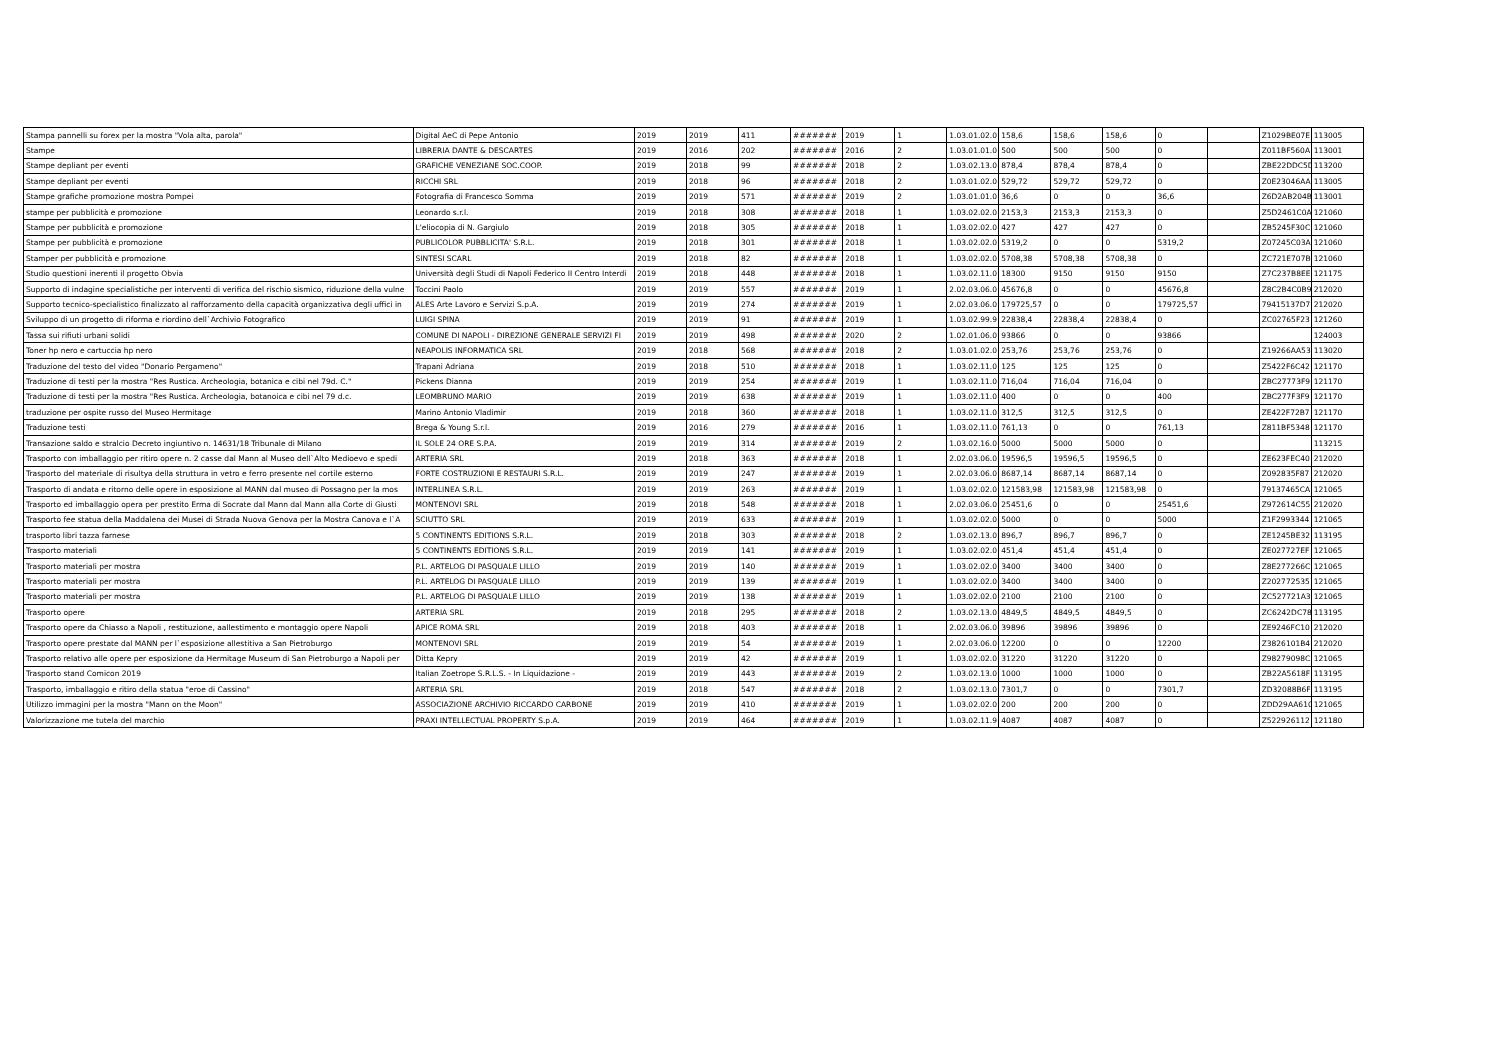| Stampa pannelli su forex per la mostra "Vola alta, parola" | Digital AeC di Pepe Antonio | 2019 | 2019 | 411 | ####### | 2019 | 1 | 1.03.01.02.0 | 158,6 | 158,6 | 158,6 | 0 | | Z1029BE07E | 113005 |
| Stampe | LIBRERIA DANTE & DESCARTES | 2019 | 2016 | 202 | ####### | 2016 | 2 | 1.03.01.01.0 | 500 | 500 | 500 | 0 | | Z011BF560A | 113001 |
| Stampe depliant per eventi | GRAFICHE VENEZIANE SOC.COOP. | 2019 | 2018 | 99 | ####### | 2018 | 2 | 1.03.02.13.0 | 878,4 | 878,4 | 878,4 | 0 | | ZBE22DDC5D | 113200 |
| Stampe depliant per eventi | RICCHI SRL | 2019 | 2018 | 96 | ####### | 2018 | 2 | 1.03.01.02.0 | 529,72 | 529,72 | 529,72 | 0 | | Z0E23046AA | 113005 |
| Stampe grafiche promozione mostra Pompei | Fotografia di Francesco Somma | 2019 | 2019 | 571 | ####### | 2019 | 2 | 1.03.01.01.0 | 36,6 | 0 | 0 | 36,6 | | Z6D2AB204B | 113001 |
| stampe per pubblicità e promozione | Leonardo s.r.l. | 2019 | 2018 | 308 | ####### | 2018 | 1 | 1.03.02.02.0 | 2153,3 | 2153,3 | 2153,3 | 0 | | Z5D2461C0A | 121060 |
| Stampe per pubblicità e promozione | L'eliocopia di N. Gargiulo | 2019 | 2018 | 305 | ####### | 2018 | 1 | 1.03.02.02.0 | 427 | 427 | 427 | 0 | | ZB5245F30C | 121060 |
| Stampe per pubblicità e promozione | PUBLICOLOR PUBBLICITA' S.R.L. | 2019 | 2018 | 301 | ####### | 2018 | 1 | 1.03.02.02.0 | 5319,2 | 0 | 0 | 5319,2 | | Z07245C03A | 121060 |
| Stamper per pubblicità e promozione | SINTESI SCARL | 2019 | 2018 | 82 | ####### | 2018 | 1 | 1.03.02.02.0 | 5708,38 | 5708,38 | 5708,38 | 0 | | ZC721E707B | 121060 |
| Studio questioni inerenti il progetto Obvia | Università degli Studi di Napoli Federico II Centro Interdi | 2019 | 2018 | 448 | ####### | 2018 | 1 | 1.03.02.11.0 | 18300 | 9150 | 9150 | 9150 | | Z7C237B8EE | 121175 |
| Supporto di indagine specialistiche per interventi di verifica del rischio sismico, riduzione della vulne | Toccini Paolo | 2019 | 2019 | 557 | ####### | 2019 | 1 | 2.02.03.06.0 | 45676,8 | 0 | 0 | 45676,8 | | Z8C2B4C0B9 | 212020 |
| Supporto tecnico-specialistico finalizzato al rafforzamento della capacità organizzativa degli uffici in | ALES Arte Lavoro e Servizi S.p.A. | 2019 | 2019 | 274 | ####### | 2019 | 1 | 2.02.03.06.0 | 179725,57 | 0 | 0 | 179725,57 | | 79415137D7 | 212020 |
| Sviluppo di un progetto di riforma e riordino dell`Archivio Fotografico | LUIGI SPINA | 2019 | 2019 | 91 | ####### | 2019 | 1 | 1.03.02.99.9 | 22838,4 | 22838,4 | 22838,4 | 0 | | ZC02765F23 | 121260 |
| Tassa sui rifiuti urbani solidi | COMUNE DI NAPOLI - DIREZIONE GENERALE SERVIZI FI | 2019 | 2019 | 498 | ####### | 2020 | 2 | 1.02.01.06.0 | 93866 | 0 | 0 | 93866 | | | 124003 |
| Toner hp nero e cartuccia hp nero | NEAPOLIS INFORMATICA SRL | 2019 | 2018 | 568 | ####### | 2018 | 2 | 1.03.01.02.0 | 253,76 | 253,76 | 253,76 | 0 | | Z19266AA53 | 113020 |
| Traduzione del testo del video "Donario Pergameno" | Trapani Adriana | 2019 | 2018 | 510 | ####### | 2018 | 1 | 1.03.02.11.0 | 125 | 125 | 125 | 0 | | Z5422F6C42 | 121170 |
| Traduzione di testi per la mostra "Res Rustica. Archeologia, botanica e cibi nel 79d. C." | Pickens Dianna | 2019 | 2019 | 254 | ####### | 2019 | 1 | 1.03.02.11.0 | 716,04 | 716,04 | 716,04 | 0 | | ZBC27773F9 | 121170 |
| Traduzione di testi per la mostra "Res Rustica. Archeologia, botanoica e cibi nel 79 d.c. | LEOMBRUNO MARIO | 2019 | 2019 | 638 | ####### | 2019 | 1 | 1.03.02.11.0 | 400 | 0 | 0 | 400 | | ZBC277F3F9 | 121170 |
| traduzione per ospite russo del Museo Hermitage | Marino Antonio Vladimir | 2019 | 2018 | 360 | ####### | 2018 | 1 | 1.03.02.11.0 | 312,5 | 312,5 | 312,5 | 0 | | ZE422F72B7 | 121170 |
| Traduzione testi | Brega & Young S.r.l. | 2019 | 2016 | 279 | ####### | 2016 | 1 | 1.03.02.11.0 | 761,13 | 0 | 0 | 761,13 | | Z811BF5348 | 121170 |
| Transazione saldo e stralcio Decreto ingiuntivo n. 14631/18 Tribunale di Milano | IL SOLE 24 ORE S.P.A. | 2019 | 2019 | 314 | ####### | 2019 | 2 | 1.03.02.16.0 | 5000 | 5000 | 5000 | 0 | | | 113215 |
| Trasporto con imballaggio per ritiro opere n. 2 casse dal Mann al Museo dell`Alto Medioevo e spedi | ARTERIA SRL | 2019 | 2018 | 363 | ####### | 2018 | 1 | 2.02.03.06.0 | 19596,5 | 19596,5 | 19596,5 | 0 | | ZE623FEC40 | 212020 |
| Trasporto del materiale di risultya della struttura in vetro e ferro presente nel cortile esterno | FORTE COSTRUZIONI E RESTAURI S.R.L. | 2019 | 2019 | 247 | ####### | 2019 | 1 | 2.02.03.06.0 | 8687,14 | 8687,14 | 8687,14 | 0 | | Z092835F87 | 212020 |
| Trasporto di andata e ritorno delle opere in esposizione al MANN dal museo di Possagno per la mos | INTERLINEA S.R.L. | 2019 | 2019 | 263 | ####### | 2019 | 1 | 1.03.02.02.0 | 121583,98 | 121583,98 | 121583,98 | 0 | | 79137465CA | 121065 |
| Trasporto ed imballaggio opera per prestito Erma di Socrate dal Mann dal Mann alla Corte di Giusti | MONTENOVI SRL | 2019 | 2018 | 548 | ####### | 2018 | 1 | 2.02.03.06.0 | 25451,6 | 0 | 0 | 25451,6 | | Z972614C55 | 212020 |
| Trasporto fee statua della Maddalena dei Musei di Strada Nuova Genova per la Mostra Canova e l`A | SCIUTTO SRL | 2019 | 2019 | 633 | ####### | 2019 | 1 | 1.03.02.02.0 | 5000 | 0 | 0 | 5000 | | Z1F2993344 | 121065 |
| trasporto libri tazza farnese | 5 CONTINENTS EDITIONS S.R.L. | 2019 | 2018 | 303 | ####### | 2018 | 2 | 1.03.02.13.0 | 896,7 | 896,7 | 896,7 | 0 | | ZE1245BE32 | 113195 |
| Trasporto materiali | 5 CONTINENTS EDITIONS S.R.L. | 2019 | 2019 | 141 | ####### | 2019 | 1 | 1.03.02.02.0 | 451,4 | 451,4 | 451,4 | 0 | | ZE027727EF | 121065 |
| Trasporto materiali per mostra | P.L. ARTELOG DI PASQUALE LILLO | 2019 | 2019 | 140 | ####### | 2019 | 1 | 1.03.02.02.0 | 3400 | 3400 | 3400 | 0 | | Z8E277266C | 121065 |
| Trasporto materiali per mostra | P.L. ARTELOG DI PASQUALE LILLO | 2019 | 2019 | 139 | ####### | 2019 | 1 | 1.03.02.02.0 | 3400 | 3400 | 3400 | 0 | | Z202772535 | 121065 |
| Trasporto materiali per mostra | P.L. ARTELOG DI PASQUALE LILLO | 2019 | 2019 | 138 | ####### | 2019 | 1 | 1.03.02.02.0 | 2100 | 2100 | 2100 | 0 | | ZC527721A3 | 121065 |
| Trasporto opere | ARTERIA SRL | 2019 | 2018 | 295 | ####### | 2018 | 2 | 1.03.02.13.0 | 4849,5 | 4849,5 | 4849,5 | 0 | | ZC6242DC78 | 113195 |
| Trasporto opere da Chiasso a Napoli , restituzione, aallestimento e montaggio opere Napoli | APICE ROMA SRL | 2019 | 2018 | 403 | ####### | 2018 | 1 | 2.02.03.06.0 | 39896 | 39896 | 39896 | 0 | | ZE9246FC10 | 212020 |
| Trasporto opere prestate dal MANN per l`esposizione allestitiva a San Pietroburgo | MONTENOVI SRL | 2019 | 2019 | 54 | ####### | 2019 | 1 | 2.02.03.06.0 | 12200 | 0 | 0 | 12200 | | Z3826101B4 | 212020 |
| Trasporto relativo alle opere per esposizione da Hermitage Museum di San Pietroburgo a Napoli per | Ditta Kepry | 2019 | 2019 | 42 | ####### | 2019 | 1 | 1.03.02.02.0 | 31220 | 31220 | 31220 | 0 | | Z98279098C | 121065 |
| Trasporto stand Comicon 2019 | Italian Zoetrope S.R.L.S. - In Liquidazione - | 2019 | 2019 | 443 | ####### | 2019 | 2 | 1.03.02.13.0 | 1000 | 1000 | 1000 | 0 | | ZB22A5618F | 113195 |
| Trasporto, imballaggio e ritiro della statua "eroe di Cassino" | ARTERIA SRL | 2019 | 2018 | 547 | ####### | 2018 | 2 | 1.03.02.13.0 | 7301,7 | 0 | 0 | 7301,7 | | ZD32088B6F | 113195 |
| Utilizzo immagini per la mostra "Mann on the Moon" | ASSOCIAZIONE ARCHIVIO RICCARDO CARBONE | 2019 | 2019 | 410 | ####### | 2019 | 1 | 1.03.02.02.0 | 200 | 200 | 200 | 0 | | ZDD29AA610 | 121065 |
| Valorizzazione me tutela del marchio | PRAXI INTELLECTUAL PROPERTY S.p.A. | 2019 | 2019 | 464 | ####### | 2019 | 1 | 1.03.02.11.9 | 4087 | 4087 | 4087 | 0 | | Z522926112 | 121180 |